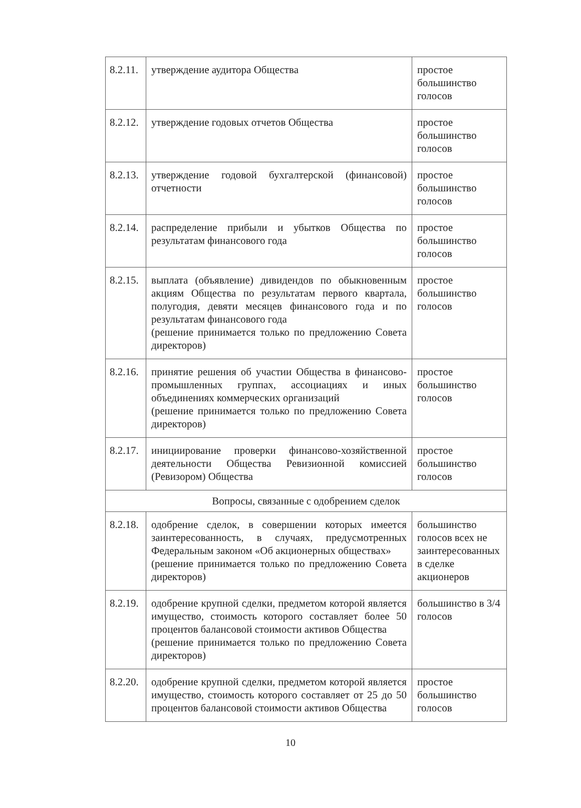| 8.2.11. | утверждение аудитора Общества | простое большинство голосов |
| 8.2.12. | утверждение годовых отчетов Общества | простое большинство голосов |
| 8.2.13. | утверждение годовой бухгалтерской (финансовой) отчетности | простое большинство голосов |
| 8.2.14. | распределение прибыли и убытков Общества по результатам финансового года | простое большинство голосов |
| 8.2.15. | выплата (объявление) дивидендов по обыкновенным акциям Общества по результатам первого квартала, полугодия, девяти месяцев финансового года и по результатам финансового года (решение принимается только по предложению Совета директоров) | простое большинство голосов |
| 8.2.16. | принятие решения об участии Общества в финансово-промышленных группах, ассоциациях и иных объединениях коммерческих организаций (решение принимается только по предложению Совета директоров) | простое большинство голосов |
| 8.2.17. | инициирование проверки финансово-хозяйственной деятельности Общества Ревизионной комиссией (Ревизором) Общества | простое большинство голосов |
| Вопросы, связанные с одобрением сделок | | |
| 8.2.18. | одобрение сделок, в совершении которых имеется заинтересованность, в случаях, предусмотренных Федеральным законом «Об акционерных обществах» (решение принимается только по предложению Совета директоров) | большинство голосов всех не заинтересованных в сделке акционеров |
| 8.2.19. | одобрение крупной сделки, предметом которой является имущество, стоимость которого составляет более 50 процентов балансовой стоимости активов Общества (решение принимается только по предложению Совета директоров) | большинство в 3/4 голосов |
| 8.2.20. | одобрение крупной сделки, предметом которой является имущество, стоимость которого составляет от 25 до 50 процентов балансовой стоимости активов Общества | простое большинство голосов |
10